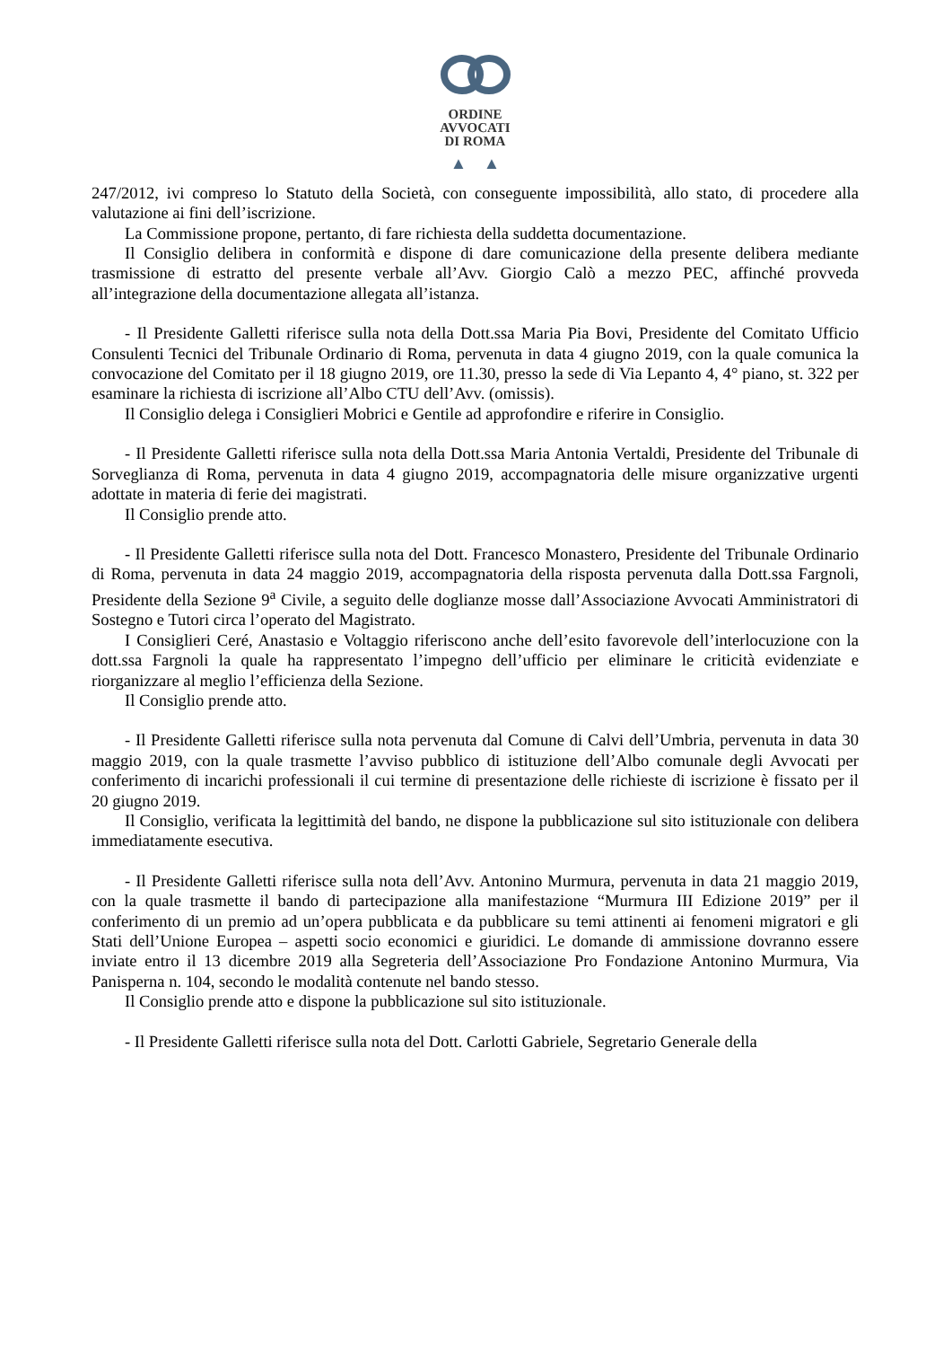ORDINE
AVVOCATI
DI ROMA
▲ ▲
247/2012, ivi compreso lo Statuto della Società, con conseguente impossibilità, allo stato, di procedere alla valutazione ai fini dell’iscrizione.
La Commissione propone, pertanto, di fare richiesta della suddetta documentazione.
Il Consiglio delibera in conformità e dispone di dare comunicazione della presente delibera mediante trasmissione di estratto del presente verbale all’Avv. Giorgio Calò a mezzo PEC, affinché provveda all’integrazione della documentazione allegata all’istanza.
- Il Presidente Galletti riferisce sulla nota della Dott.ssa Maria Pia Bovi, Presidente del Comitato Ufficio Consulenti Tecnici del Tribunale Ordinario di Roma, pervenuta in data 4 giugno 2019, con la quale comunica la convocazione del Comitato per il 18 giugno 2019, ore 11.30, presso la sede di Via Lepanto 4, 4° piano, st. 322 per esaminare la richiesta di iscrizione all’Albo CTU dell’Avv. (omissis).
Il Consiglio delega i Consiglieri Mobrici e Gentile ad approfondire e riferire in Consiglio.
- Il Presidente Galletti riferisce sulla nota della Dott.ssa Maria Antonia Vertaldi, Presidente del Tribunale di Sorveglianza di Roma, pervenuta in data 4 giugno 2019, accompagnatoria delle misure organizzative urgenti adottate in materia di ferie dei magistrati.
Il Consiglio prende atto.
- Il Presidente Galletti riferisce sulla nota del Dott. Francesco Monastero, Presidente del Tribunale Ordinario di Roma, pervenuta in data 24 maggio 2019, accompagnatoria della risposta pervenuta dalla Dott.ssa Fargnoli, Presidente della Sezione 9<sup>a</sup> Civile, a seguito delle doglianze mosse dall’Associazione Avvocati Amministratori di Sostegno e Tutori circa l’operato del Magistrato.
I Consiglieri Ceré, Anastasio e Voltaggio riferiscono anche dell’esito favorevole dell’interlocuzione con la dott.ssa Fargnoli la quale ha rappresentato l’impegno dell’ufficio per eliminare le criticità evidenziate e riorganizzare al meglio l’efficienza della Sezione.
Il Consiglio prende atto.
- Il Presidente Galletti riferisce sulla nota pervenuta dal Comune di Calvi dell’Umbria, pervenuta in data 30 maggio 2019, con la quale trasmette l’avviso pubblico di istituzione dell’Albo comunale degli Avvocati per conferimento di incarichi professionali il cui termine di presentazione delle richieste di iscrizione è fissato per il 20 giugno 2019.
Il Consiglio, verificata la legittimità del bando, ne dispone la pubblicazione sul sito istituzionale con delibera immediatamente esecutiva.
- Il Presidente Galletti riferisce sulla nota dell’Avv. Antonino Murmura, pervenuta in data 21 maggio 2019, con la quale trasmette il bando di partecipazione alla manifestazione “Murmura III Edizione 2019” per il conferimento di un premio ad un’opera pubblicata e da pubblicare su temi attinenti ai fenomeni migratori e gli Stati dell’Unione Europea – aspetti socio economici e giuridici. Le domande di ammissione dovranno essere inviate entro il 13 dicembre 2019 alla Segreteria dell’Associazione Pro Fondazione Antonino Murmura, Via Panisperna n. 104, secondo le modalità contenute nel bando stesso.
Il Consiglio prende atto e dispone la pubblicazione sul sito istituzionale.
- Il Presidente Galletti riferisce sulla nota del Dott. Carlotti Gabriele, Segretario Generale della